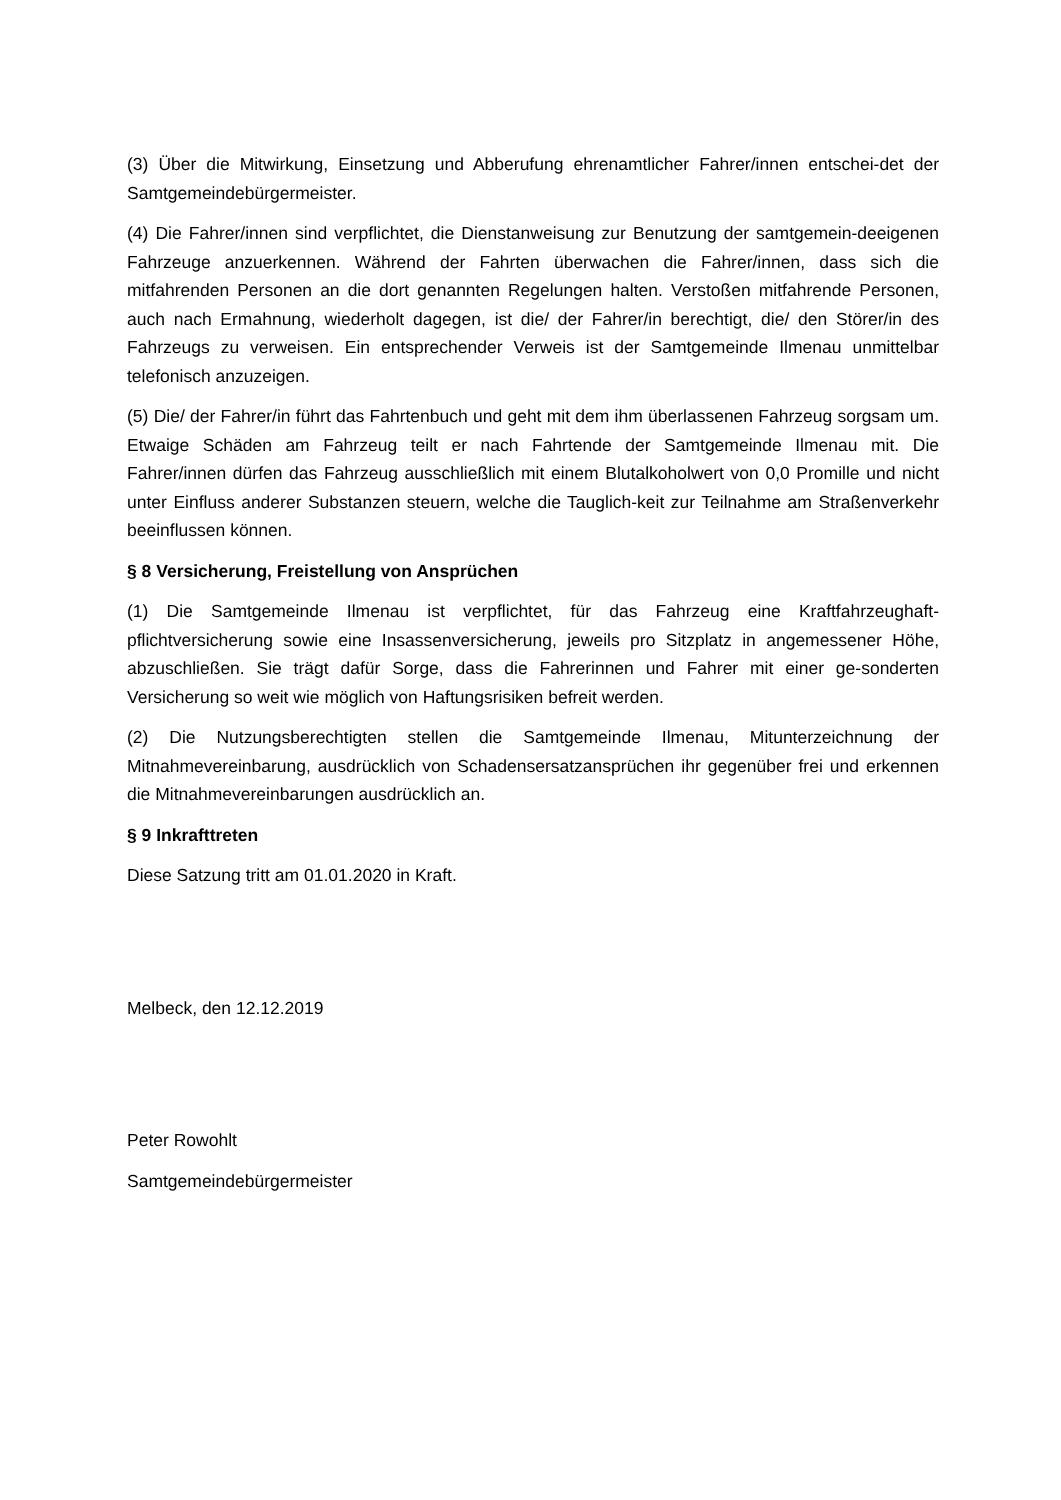(3) Über die Mitwirkung, Einsetzung und Abberufung ehrenamtlicher Fahrer/innen entschei-det der Samtgemeindebürgermeister.
(4) Die Fahrer/innen sind verpflichtet, die Dienstanweisung zur Benutzung der samtgemein-deeigenen Fahrzeuge anzuerkennen. Während der Fahrten überwachen die Fahrer/innen, dass sich die mitfahrenden Personen an die dort genannten Regelungen halten. Verstoßen mitfahrende Personen, auch nach Ermahnung, wiederholt dagegen, ist die/ der Fahrer/in berechtigt, die/ den Störer/in des Fahrzeugs zu verweisen. Ein entsprechender Verweis ist der Samtgemeinde Ilmenau unmittelbar telefonisch anzuzeigen.
(5) Die/ der Fahrer/in führt das Fahrtenbuch und geht mit dem ihm überlassenen Fahrzeug sorgsam um. Etwaige Schäden am Fahrzeug teilt er nach Fahrtende der Samtgemeinde Ilmenau mit. Die Fahrer/innen dürfen das Fahrzeug ausschließlich mit einem Blutalkoholwert von 0,0 Promille und nicht unter Einfluss anderer Substanzen steuern, welche die Tauglich-keit zur Teilnahme am Straßenverkehr beeinflussen können.
§ 8 Versicherung, Freistellung von Ansprüchen
(1) Die Samtgemeinde Ilmenau ist verpflichtet, für das Fahrzeug eine Kraftfahrzeughaft-pflichtversicherung sowie eine Insassenversicherung, jeweils pro Sitzplatz in angemessener Höhe, abzuschließen. Sie trägt dafür Sorge, dass die Fahrerinnen und Fahrer mit einer ge-sonderten Versicherung so weit wie möglich von Haftungsrisiken befreit werden.
(2) Die Nutzungsberechtigten stellen die Samtgemeinde Ilmenau, Mitunterzeichnung der Mitnahmevereinbarung, ausdrücklich von Schadensersatzansprüchen ihr gegenüber frei und erkennen die Mitnahmevereinbarungen ausdrücklich an.
§ 9 Inkrafttreten
Diese Satzung tritt am 01.01.2020 in Kraft.
Melbeck, den 12.12.2019
Peter Rowohlt
Samtgemeindebürgermeister